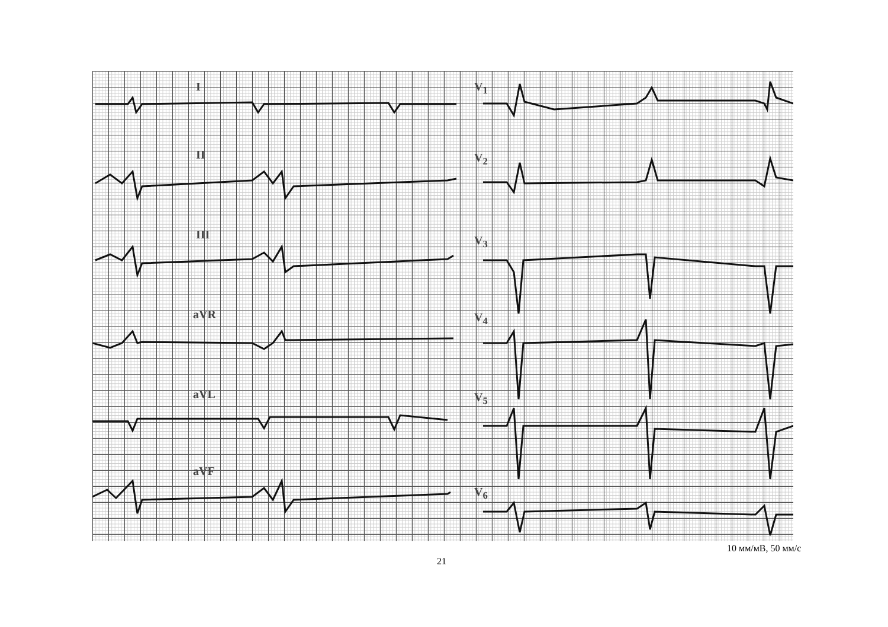I
II
III
aVR
aVL
aVF
V<sub>1</sub>
V<sub>2</sub>
V<sub>3</sub>
V<sub>4</sub>
V<sub>5</sub>
V<sub>6</sub>
10 мм/мВ, 50 мм/с
21